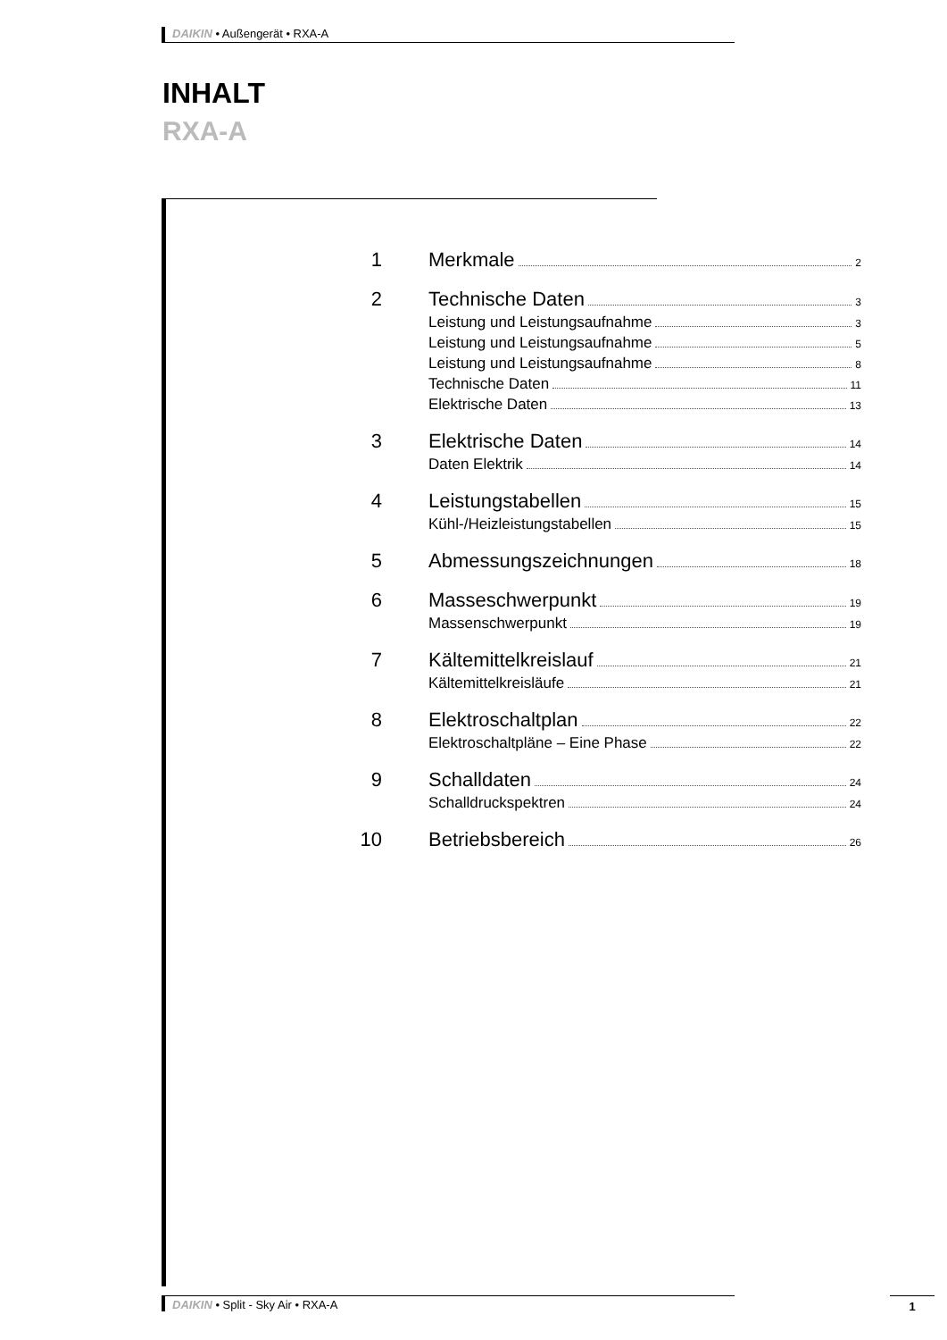DAIKIN • Außengerät • RXA-A
INHALT
RXA-A
1 Merkmale 2
2 Technische Daten 3
Leistung und Leistungsaufnahme 3
Leistung und Leistungsaufnahme 5
Leistung und Leistungsaufnahme 8
Technische Daten 11
Elektrische Daten 13
3 Elektrische Daten 14
Daten Elektrik 14
4 Leistungstabellen 15
Kühl-/Heizleistungstabellen 15
5 Abmessungszeichnungen 18
6 Masseschwerpunkt 19
Massenschwerpunkt 19
7 Kältemittelkreislauf 21
Kältemittelkreisläufe 21
8 Elektroschaltplan 22
Elektroschaltpläne – Eine Phase 22
9 Schalldaten 24
Schalldruckspektren 24
10 Betriebsbereich 26
DAIKIN • Split - Sky Air • RXA-A 1